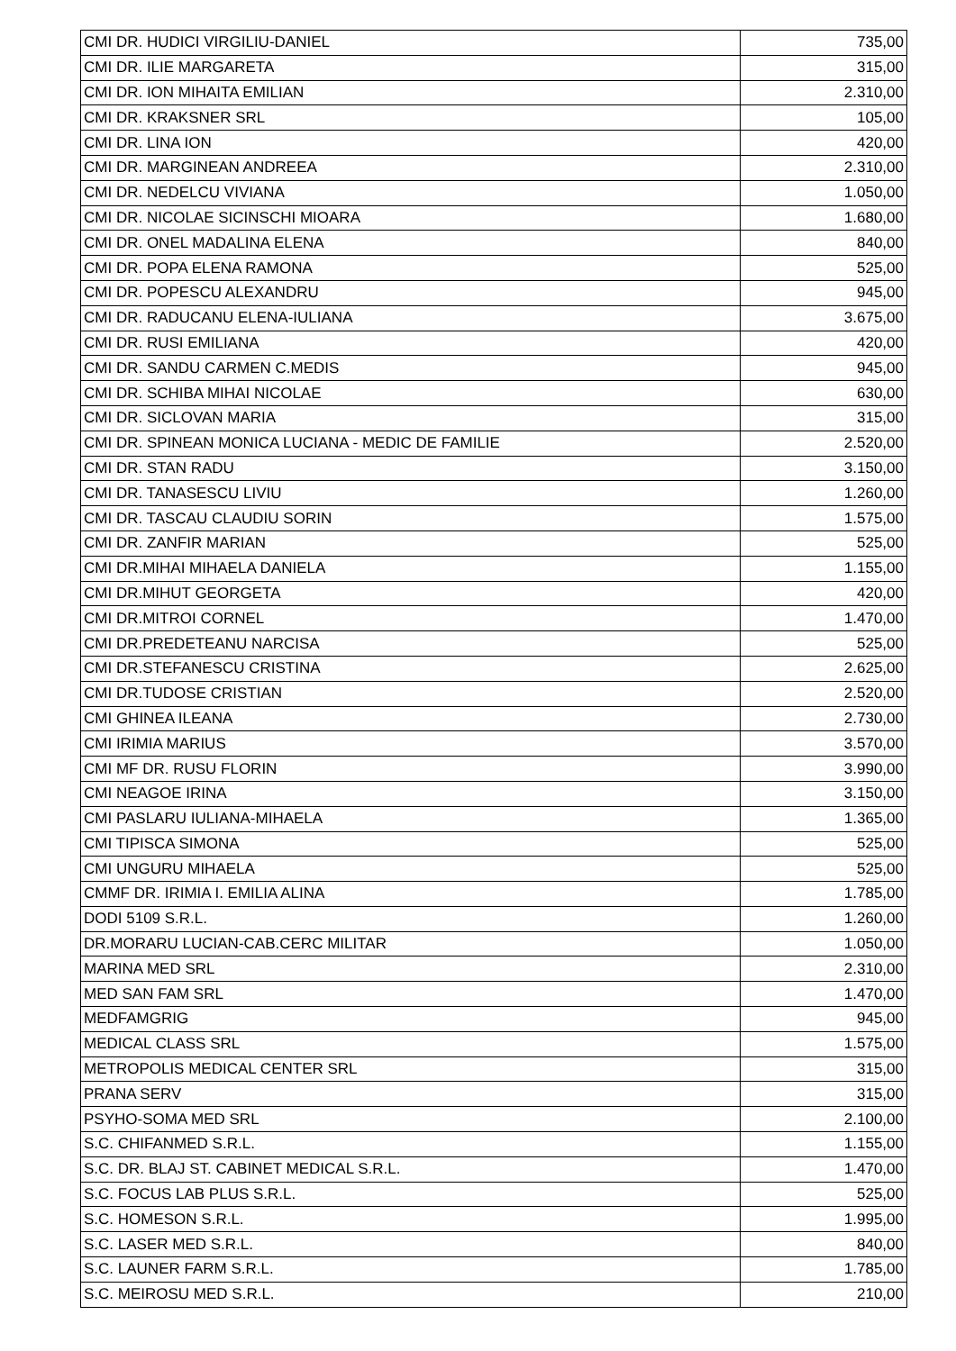| CMI DR. HUDICI VIRGILIU-DANIEL | 735,00 |
| CMI DR. ILIE MARGARETA | 315,00 |
| CMI DR. ION MIHAITA EMILIAN | 2.310,00 |
| CMI DR. KRAKSNER SRL | 105,00 |
| CMI DR. LINA ION | 420,00 |
| CMI DR. MARGINEAN ANDREEA | 2.310,00 |
| CMI DR. NEDELCU VIVIANA | 1.050,00 |
| CMI DR. NICOLAE SICINSCHI MIOARA | 1.680,00 |
| CMI DR. ONEL MADALINA ELENA | 840,00 |
| CMI DR. POPA ELENA RAMONA | 525,00 |
| CMI DR. POPESCU ALEXANDRU | 945,00 |
| CMI DR. RADUCANU ELENA-IULIANA | 3.675,00 |
| CMI DR. RUSI EMILIANA | 420,00 |
| CMI DR. SANDU CARMEN C.MEDIS | 945,00 |
| CMI DR. SCHIBA MIHAI NICOLAE | 630,00 |
| CMI DR. SICLOVAN MARIA | 315,00 |
| CMI DR. SPINEAN MONICA LUCIANA - MEDIC DE FAMILIE | 2.520,00 |
| CMI DR. STAN RADU | 3.150,00 |
| CMI DR. TANASESCU LIVIU | 1.260,00 |
| CMI DR. TASCAU CLAUDIU SORIN | 1.575,00 |
| CMI DR. ZANFIR MARIAN | 525,00 |
| CMI DR.MIHAI MIHAELA DANIELA | 1.155,00 |
| CMI DR.MIHUT GEORGETA | 420,00 |
| CMI DR.MITROI CORNEL | 1.470,00 |
| CMI DR.PREDETEANU NARCISA | 525,00 |
| CMI DR.STEFANESCU CRISTINA | 2.625,00 |
| CMI DR.TUDOSE CRISTIAN | 2.520,00 |
| CMI GHINEA ILEANA | 2.730,00 |
| CMI IRIMIA MARIUS | 3.570,00 |
| CMI MF DR. RUSU FLORIN | 3.990,00 |
| CMI NEAGOE IRINA | 3.150,00 |
| CMI PASLARU IULIANA-MIHAELA | 1.365,00 |
| CMI TIPISCA SIMONA | 525,00 |
| CMI UNGURU MIHAELA | 525,00 |
| CMMF DR. IRIMIA I. EMILIA ALINA | 1.785,00 |
| DODI 5109 S.R.L. | 1.260,00 |
| DR.MORARU LUCIAN-CAB.CERC MILITAR | 1.050,00 |
| MARINA MED SRL | 2.310,00 |
| MED SAN FAM SRL | 1.470,00 |
| MEDFAMGRIG | 945,00 |
| MEDICAL CLASS SRL | 1.575,00 |
| METROPOLIS MEDICAL CENTER SRL | 315,00 |
| PRANA SERV | 315,00 |
| PSYHO-SOMA MED SRL | 2.100,00 |
| S.C. CHIFANMED S.R.L. | 1.155,00 |
| S.C. DR. BLAJ ST. CABINET MEDICAL S.R.L. | 1.470,00 |
| S.C. FOCUS LAB PLUS S.R.L. | 525,00 |
| S.C. HOMESON S.R.L. | 1.995,00 |
| S.C. LASER MED S.R.L. | 840,00 |
| S.C. LAUNER FARM S.R.L. | 1.785,00 |
| S.C. MEIROSU MED S.R.L. | 210,00 |